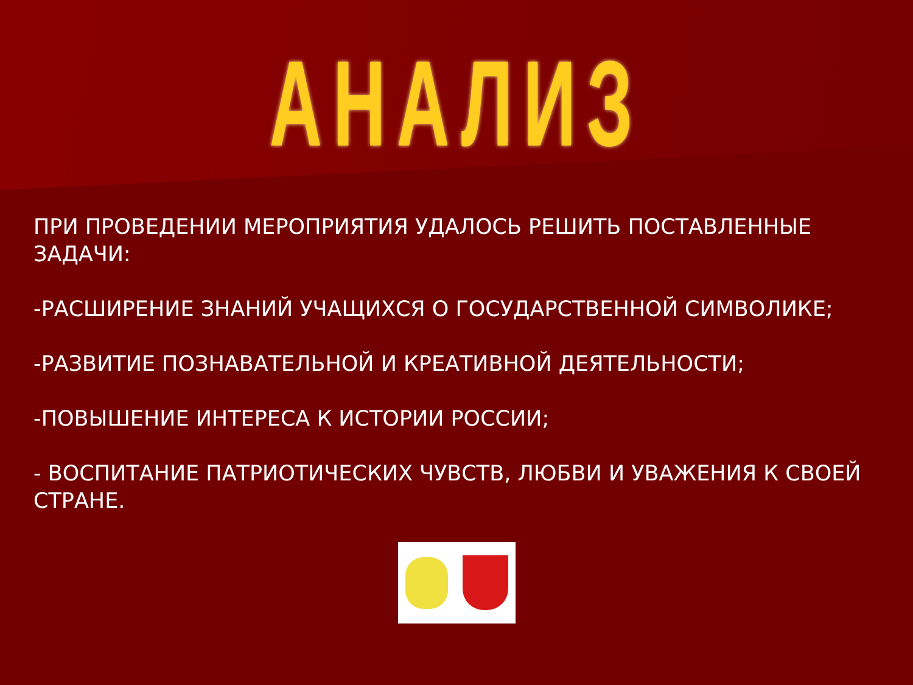АНАЛИЗ
ПРИ ПРОВЕДЕНИИ МЕРОПРИЯТИЯ УДАЛОСЬ РЕШИТЬ ПОСТАВЛЕННЫЕ ЗАДАЧИ:
-РАСШИРЕНИЕ ЗНАНИЙ УЧАЩИХСЯ О ГОСУДАРСТВЕННОЙ СИМВОЛИКЕ;
-РАЗВИТИЕ ПОЗНАВАТЕЛЬНОЙ И КРЕАТИВНОЙ ДЕЯТЕЛЬНОСТИ;
-ПОВЫШЕНИЕ ИНТЕРЕСА К ИСТОРИИ РОССИИ;
- ВОСПИТАНИЕ ПАТРИОТИЧЕСКИХ ЧУВСТВ, ЛЮБВИ И УВАЖЕНИЯ К СВОЕЙ СТРАНЕ.